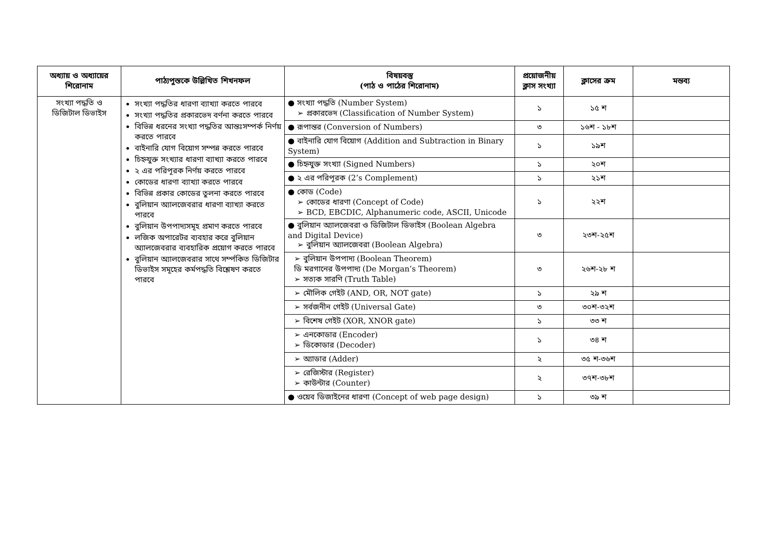| অধ্যায় ও অধ্যায়ের শিরোনাম | পাঠ্যপুস্তকে উল্লিখিত শিখনফল | বিষয়বস্তু (পাঠ ও পাঠের শিরোনাম) | প্রয়োজনীয় ক্লাস সংখ্যা | ক্লাসের ক্রম | মন্তব্য |
| --- | --- | --- | --- | --- | --- |
| সংখ্যা পদ্ধতি ও ডিজিটাল ডিভাইস | সংখ্যা পদ্ধতির ধারণা ব্যাখ্যা করতে পারবে সংখ্যা পদ্ধতির প্রকারভেদ বর্ণনা করতে পারবে বিভিন্ন ধরনের সংখ্যা পদ্ধতির আন্তঃসম্পর্ক নির্ণয় করতে পারবে বাইনারি যোগ বিয়োগ সম্পন্ন করতে পারবে চিহ্নযুক্ত সংখ্যার ধারণা ব্যাখ্যা করতে পারবে ২ এর পরিপূরক নির্ণয় করতে পারবে কোডের ধারণা ব্যাখ্যা করতে পারবে বিভিন্ন প্রকার কোডের তুলনা করতে পারবে বুলিয়ান অ্যালজেবরার ধারণা ব্যাখ্যা করতে পারবে বুলিয়ান উপপাদ্যসমূহ প্রমাণ করতে পারবে লজিক অপারেটর ব্যবহার করে বুলিয়ান অ্যালজেবরার ব্যবহারিক প্রয়োগ করতে পারবে বুলিয়ান অ্যালজেবরার সাথে সর্ম্পকিত ডিজিটার ডিভাইস সমূহের কর্মপদ্ধতি বিশ্লেষণ করতে পারবে | ● সংখ্যা পদ্ধতি (Number System) ➢ প্রকারভেদ (Classification of Number System) | ১ | ১৫ শ | |
| | | ● রূপান্তর (Conversion of Numbers) | ৩ | ১৬শ - ১৮শ | |
| | | ● বাইনারি যোগ বিয়োগ (Addition and Subtraction in Binary System) | ১ | ১৯শ | |
| | | ● চিহ্নযুক্ত সংখ্যা (Signed Numbers) | ১ | ২০শ | |
| | | ● ২ এর পরিপূরক (2’s Complement) | ১ | ২১শ | |
| | | ● কোড (Code) ➢ কোডের ধারণা (Concept of Code) ➢ BCD, EBCDIC, Alphanumeric code, ASCII, Unicode | ১ | ২২শ | |
| | | ● বুলিয়ান অ্যালজেবরা ও ডিজিটাল ডিভাইস (Boolean Algebra and Digital Device) ➢ বুলিয়ান অ্যালজেবরা (Boolean Algebra) | ৩ | ২৩শ-২৫শ | |
| | | ➢ বুলিয়ান উপপাদ্য (Boolean Theorem) ডি মরগানের উপপাদ্য (De Morgan’s Theorem) ➢ সত্যক সারণি (Truth Table) | ৩ | ২৬শ-২৮ শ | |
| | | ➢ মৌলিক গেইট (AND, OR, NOT gate) | ১ | ২৯ শ | |
| | | ➢ সর্বজনীন গেইট (Universal Gate) | ৩ | ৩০শ-৩২শ | |
| | | ➢ বিশেষ গেইট (XOR, XNOR gate) | ১ | ৩৩ শ | |
| | | ➢ এনকোডার (Encoder) ➢ ডিকোডার (Decoder) | ১ | ৩৪ শ | |
| | | ➢ অ্যাডার (Adder) | ২ | ৩৫ শ-৩৬শ | |
| | | ➢ রেজিস্টার (Register) ➢ কাউন্টার (Counter) | ২ | ৩৭শ-৩৮শ | |
| | | ● ওয়েব ডিজাইনের ধারণা (Concept of web page design) | ১ | ৩৯ শ | |